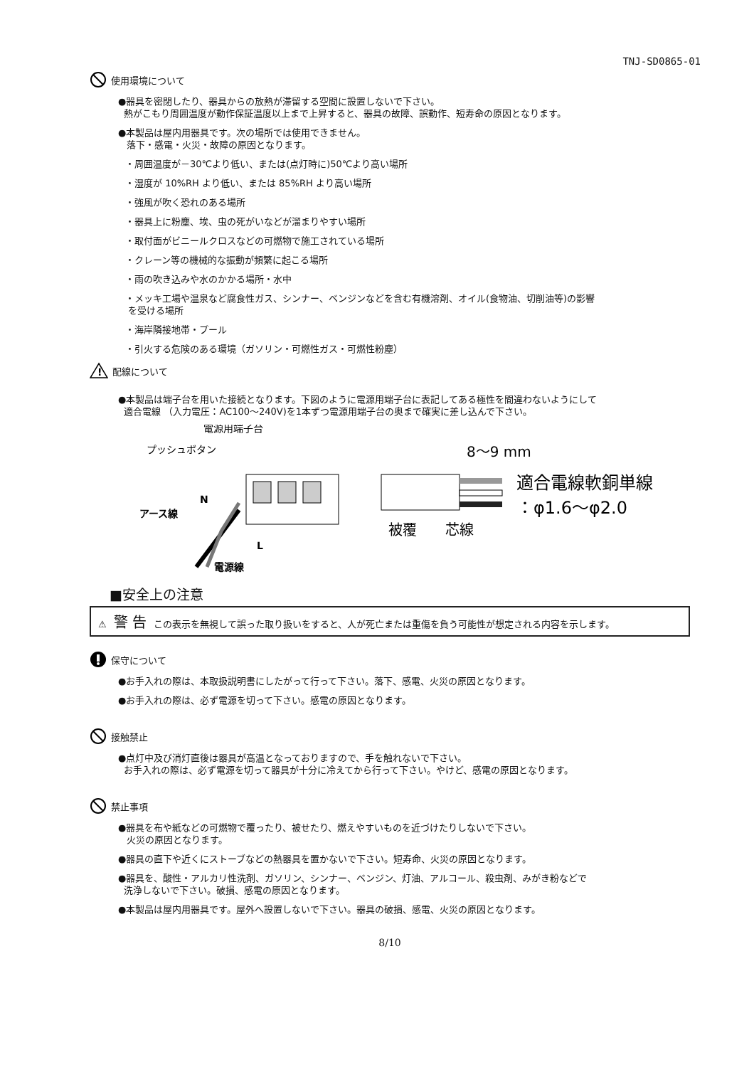TNJ-SD0865-01
使用環境について
●器具を密閉したり、器具からの放熱が滞留する空間に設置しないで下さい。
熱がこもり周囲温度が動作保証温度以上まで上昇すると、器具の故障、誤動作、短寿命の原因となります。
●本製品は屋内用器具です。次の場所では使用できません。
落下・感電・火災・故障の原因となります。
・周囲温度が－30℃より低い、または(点灯時に)50℃より高い場所
・湿度が 10%RH より低い、または 85%RH より高い場所
・強風が吹く恐れのある場所
・器具上に粉塵、埃、虫の死がいなどが溜まりやすい場所
・取付面がビニールクロスなどの可燃物で施工されている場所
・クレーン等の機械的な振動が頻繁に起こる場所
・雨の吹き込みや水のかかる場所・水中
・メッキ工場や温泉など腐食性ガス、シンナー、ベンジンなどを含む有機溶剤、オイル(食物油、切削油等)の影響
を受ける場所
・海岸隣接地帯・プール
・引火する危険のある環境（ガソリン・可燃性ガス・可燃性粉塵）
!
配線について
●本製品は端子台を用いた接続となります。下図のように電源用端子台に表記してある極性を間違わないようにして
適合電線 （入力電圧：AC100～240V)を1本ずつ電源用端子台の奥まで確実に差し込んで下さい。
電源用端子台
プッシュボタン
N
アース線
L
電源線
8～9 mm
適合電線軟銅単線
：φ1.6～φ2.0
被覆
芯線
■安全上の注意
⚠ 警 告 この表示を無視して誤った取り扱いをすると、人が死亡または重傷を負う可能性が想定される内容を示します。
保守について
●お手入れの際は、本取扱説明書にしたがって行って下さい。落下、感電、火災の原因となります。
●お手入れの際は、必ず電源を切って下さい。感電の原因となります。
接触禁止
●点灯中及び消灯直後は器具が高温となっておりますので、手を触れないで下さい。
お手入れの際は、必ず電源を切って器具が十分に冷えてから行って下さい。やけど、感電の原因となります。
禁止事項
●器具を布や紙などの可燃物で覆ったり、被せたり、燃えやすいものを近づけたりしないで下さい。
火災の原因となります。
●器具の直下や近くにストーブなどの熱器具を置かないで下さい。短寿命、火災の原因となります。
●器具を、酸性・アルカリ性洗剤、ガソリン、シンナー、ベンジン、灯油、アルコール、殺虫剤、みがき粉などで
洗浄しないで下さい。破損、感電の原因となります。
●本製品は屋内用器具です。屋外へ設置しないで下さい。器具の破損、感電、火災の原因となります。
8/10